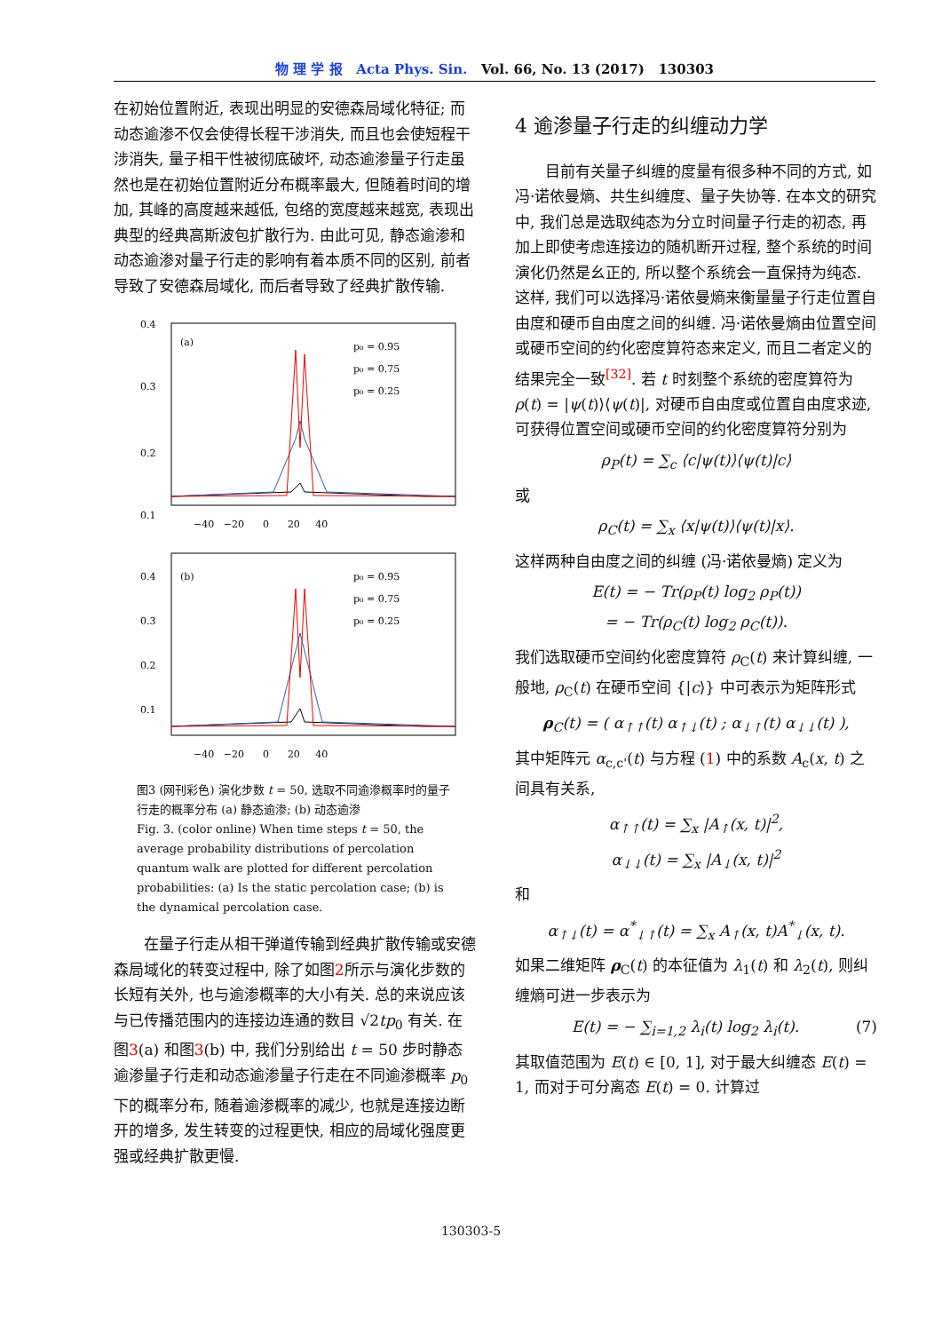物 理 学 报 Acta Phys. Sin. Vol. 66, No. 13 (2017) 130303
在初始位置附近, 表现出明显的安德森局域化特征; 而动态逾渗不仅会使得长程干涉消失, 而且也会使短程干涉消失, 量子相干性被彻底破坏, 动态逾渗量子行走虽然也是在初始位置附近分布概率最大, 但随着时间的增加, 其峰的高度越来越低, 包络的宽度越来越宽, 表现出典型的经典高斯波包扩散行为. 由此可见, 静态逾渗和动态逾渗对量子行走的影响有着本质不同的区别, 前者导致了安德森局域化, 而后者导致了经典扩散传输.
0.4
0.3
0.2
0.1
(a)
p₀ = 0.95
p₀ = 0.75
p₀ = 0.25
−40 −20 0 20 40
0.4
0.3
0.2
0.1
(b)
p₀ = 0.95
p₀ = 0.75
p₀ = 0.25
−40 −20 0 20 40
图3 (网刊彩色) 演化步数 t = 50, 选取不同逾渗概率时的量子行走的概率分布 (a) 静态逾渗; (b) 动态逾渗
Fig. 3. (color online) When time steps t = 50, the average probability distributions of percolation quantum walk are plotted for different percolation probabilities: (a) Is the static percolation case; (b) is the dynamical percolation case.
在量子行走从相干弹道传输到经典扩散传输或安德森局域化的转变过程中, 除了如图2所示与演化步数的长短有关外, 也与逾渗概率的大小有关. 总的来说应该与已传播范围内的连接边连通的数目 √2tp<sub>0</sub> 有关. 在图3(a) 和图3(b) 中, 我们分别给出 t = 50 步时静态逾渗量子行走和动态逾渗量子行走在不同逾渗概率 p<sub>0</sub> 下的概率分布, 随着逾渗概率的减少, 也就是连接边断开的增多, 发生转变的过程更快, 相应的局域化强度更强或经典扩散更慢.
4 逾渗量子行走的纠缠动力学
目前有关量子纠缠的度量有很多种不同的方式, 如冯·诺依曼熵、共生纠缠度、量子失协等. 在本文的研究中, 我们总是选取纯态为分立时间量子行走的初态, 再加上即使考虑连接边的随机断开过程, 整个系统的时间演化仍然是幺正的, 所以整个系统会一直保持为纯态. 这样, 我们可以选择冯·诺依曼熵来衡量量子行走位置自由度和硬币自由度之间的纠缠. 冯·诺依曼熵由位置空间或硬币空间的约化密度算符态来定义, 而且二者定义的结果完全一致<sup>[32]</sup>. 若 t 时刻整个系统的密度算符为 ρ(t) = |ψ(t)⟩⟨ψ(t)|, 对硬币自由度或位置自由度求迹, 可获得位置空间或硬币空间的约化密度算符分别为
ρ<sub>P</sub>(t) = ∑<sub>c</sub> ⟨c|ψ(t)⟩⟨ψ(t)|c⟩
或
ρ<sub>C</sub>(t) = ∑<sub>x</sub> ⟨x|ψ(t)⟩⟨ψ(t)|x⟩.
这样两种自由度之间的纠缠 (冯·诺依曼熵) 定义为
E(t) = − Tr(ρ<sub>P</sub>(t) log<sub>2</sub> ρ<sub>P</sub>(t))
= − Tr(ρ<sub>C</sub>(t) log<sub>2</sub> ρ<sub>C</sub>(t)).
我们选取硬币空间约化密度算符 ρ<sub>C</sub>(t) 来计算纠缠, 一般地, ρ<sub>C</sub>(t) 在硬币空间 {|c⟩} 中可表示为矩阵形式
ρ<sub>C</sub>(t) = ( α<sub>↑↑</sub>(t) α<sub>↑↓</sub>(t) ; α<sub>↓↑</sub>(t) α<sub>↓↓</sub>(t) ),
其中矩阵元 α<sub>c,c'</sub>(t) 与方程 (1) 中的系数 A<sub>c</sub>(x, t) 之间具有关系,
α<sub>↑↑</sub>(t) = ∑<sub>x</sub> |A<sub>↑</sub>(x, t)|<sup>2</sup>,
α<sub>↓↓</sub>(t) = ∑<sub>x</sub> |A<sub>↓</sub>(x, t)|<sup>2</sup>
和
α<sub>↑↓</sub>(t) = α<sup>*</sup><sub>↓↑</sub>(t) = ∑<sub>x</sub> A<sub>↑</sub>(x, t)A<sup>*</sup><sub>↓</sub>(x, t).
如果二维矩阵 ρ<sub>C</sub>(t) 的本征值为 λ<sub>1</sub>(t) 和 λ<sub>2</sub>(t), 则纠缠熵可进一步表示为
E(t) = − ∑<sub>i=1,2</sub> λ<sub>i</sub>(t) log<sub>2</sub> λ<sub>i</sub>(t). (7)
其取值范围为 E(t) ∈ [0, 1], 对于最大纠缠态 E(t) = 1, 而对于可分离态 E(t) = 0. 计算过
130303-5